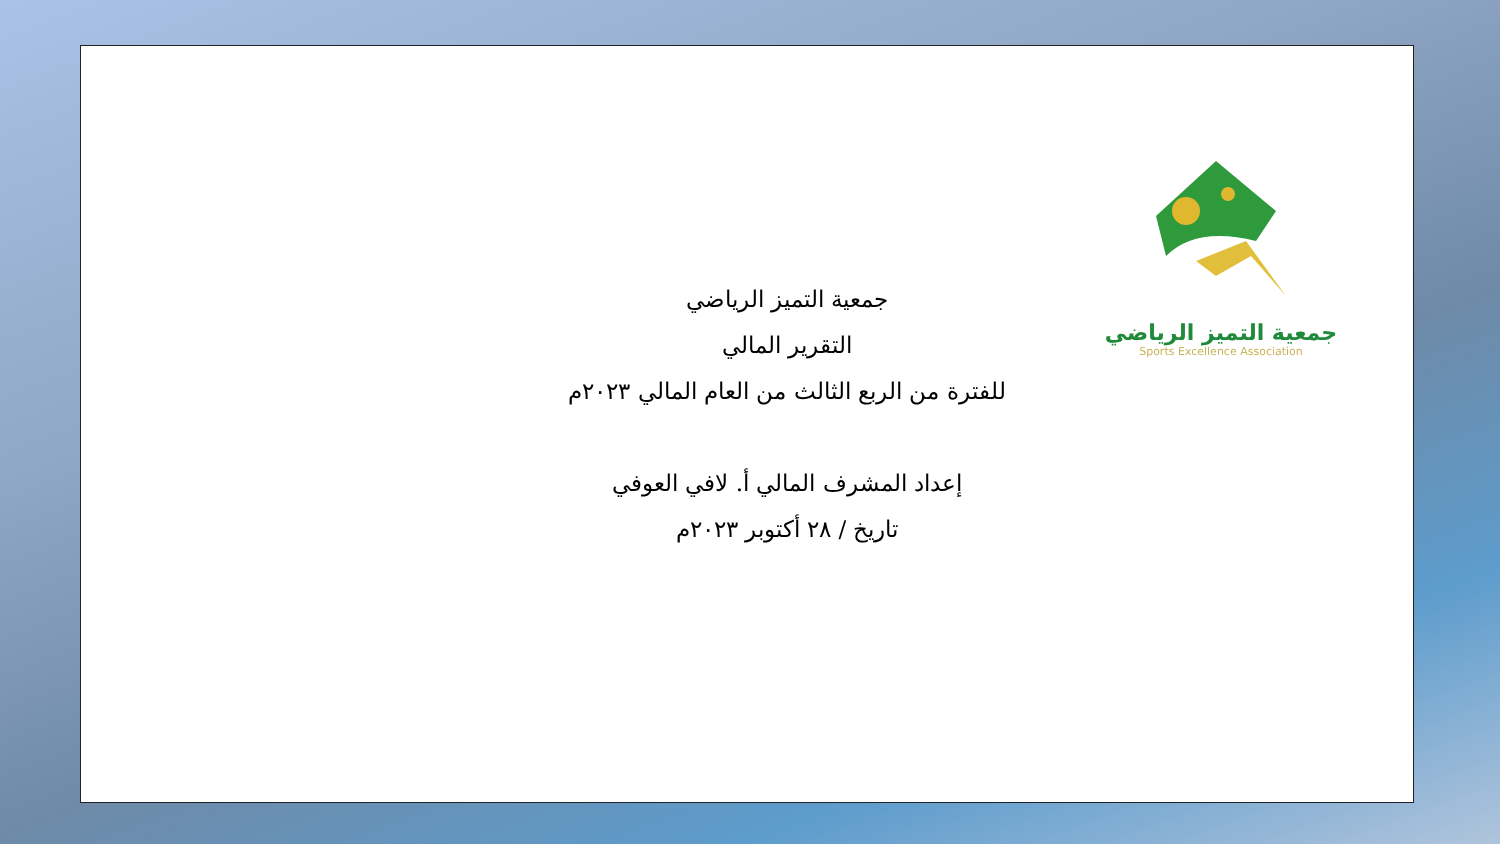جمعية التميز الرياضي
Sports Excellence Association
جمعية التميز الرياضي
التقرير المالي
للفترة من الربع الثالث من العام المالي ٢٠٢٣م
إعداد المشرف المالي أ. لافي العوفي
تاريخ / ٢٨ أكتوبر ٢٠٢٣م